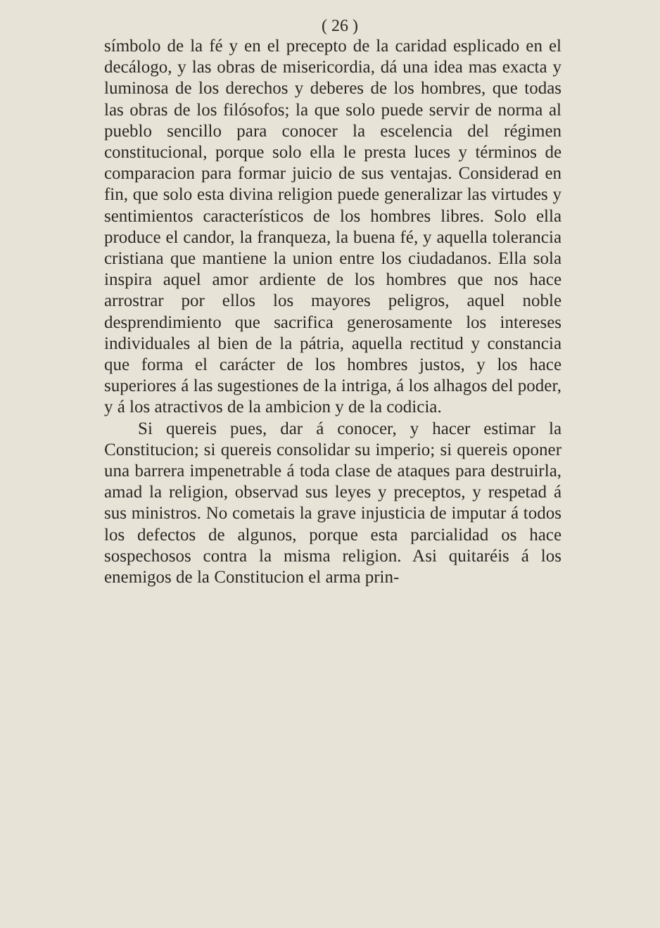( 26 )
símbolo de la fé y en el precepto de la caridad esplicado en el decálogo, y las obras de misericordia, dá una idea mas exacta y luminosa de los derechos y deberes de los hombres, que todas las obras de los filósofos; la que solo puede servir de norma al pueblo sencillo para conocer la escelencia del régimen constitucional, porque solo ella le presta luces y términos de comparacion para formar juicio de sus ventajas. Considerad en fin, que solo esta divina religion puede generalizar las virtudes y sentimientos característicos de los hombres libres. Solo ella produce el candor, la franqueza, la buena fé, y aquella tolerancia cristiana que mantiene la union entre los ciudadanos. Ella sola inspira aquel amor ardiente de los hombres que nos hace arrostrar por ellos los mayores peligros, aquel noble desprendimiento que sacrifica generosamente los intereses individuales al bien de la pátria, aquella rectitud y constancia que forma el carácter de los hombres justos, y los hace superiores á las sugestiones de la intriga, á los alhagos del poder, y á los atractivos de la ambicion y de la codicia.
Si quereis pues, dar á conocer, y hacer estimar la Constitucion; si quereis consolidar su imperio; si quereis oponer una barrera impenetrable á toda clase de ataques para destruirla, amad la religion, observad sus leyes y preceptos, y respetad á sus ministros. No cometais la grave injusticia de imputar á todos los defectos de algunos, porque esta parcialidad os hace sospechosos contra la misma religion. Asi quitaréis á los enemigos de la Constitucion el arma prin-